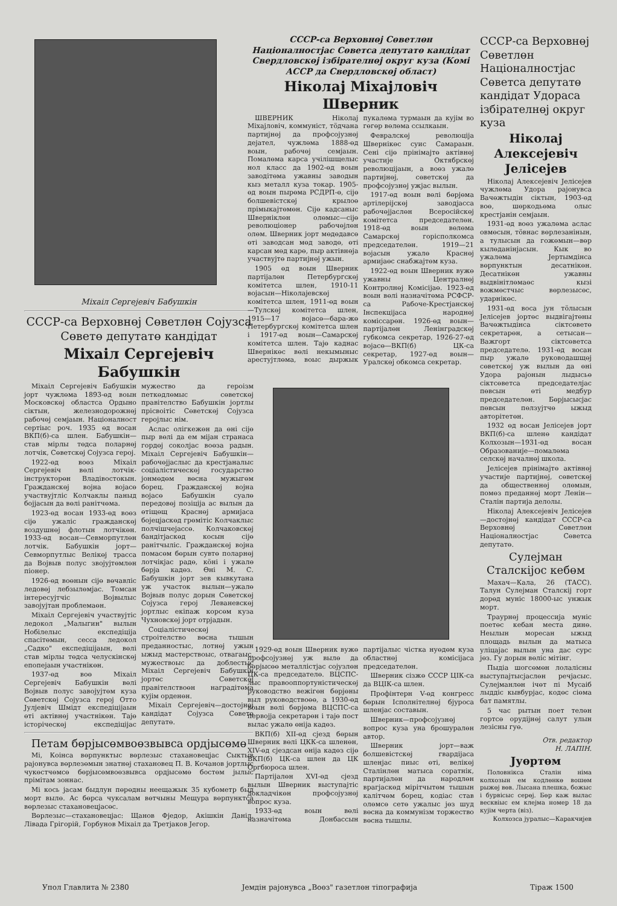Міхаіл Сергејевіч Бабушкін
СССР-са Верховнөј Сөветлөн Сојузса Сөветө депутатө кандідат
Міхаіл Сергејевіч Бабушкін
Міхаіл Сергејевіч Бабушкін јорт чужлөма 1893-өд воын Московскөј областса Ордыно сіктын, железнодорожнөј рабочөј семјаын. Націоналност сертіыс роч. 1935 өд восан ВКП(б)-са шлен. Бабушкін—став мірлы төдса поларнөј лотчік, Сөветскөј Сојузса герој.
1922-өд воөз Міхаіл Сергејевіч вөлі лотчік-інструкторөн Владівостокын. Гражданскөј војна војасө участвујтліс Колчаклы паныд бојјасын да вөлі ранітчөма.
1923-өд восан 1933-өд воөз сіјө ужаліс гражданскөј воздушнөј флотын лотчікөн. 1933-өд восан—Севморпутлөн лотчік. Бабушкін јорт—Севморпутлыс Велікөј трасса да Војвыв полус звојујтөмлөн піонер.
1926-өд воөнын сіјө вөчавліс ледовөј лебзылөмјас. Томсан інтересујтчіс Војвылыс завојујтан проблемаөн.
Міхаіл Сергејевіч участвујтіс ледокол „Малыгин" вылын Нобілелыс експедіціја спасітөмын, сесса ледокол „Садко" експедіціјаын, вөлі став мірлы төдса челускінскөј епопејаын участнікөн.
1937-өд воө Міхаіл Сергејевіч Бабушкін вөлі Војвыв полус завојујтөм куза Сөветскөј Сојузса герој Отто Јулјевіч Шмідт експедіціјаын өті актівнөј участнікөн. Тајө історіческөј експедіціјас мужество да героізм петкөдлөмыс сөветскөј правітелство Бабушкін јортлы прісвоітіс Сөветскөј Сојузса геројлыс нім.
Аслас олігкежөн да өні сіјө пыр вөлі да ем міјан странаса гордөј соколјас воөза радын. Міхаіл Сергејевіч Бабушкін—рабочөјјаслыс да крестјаналыс соціалістическөј государство јонмөдөм вөсна мужыгөм борец. Гражданскөј војна војасө Бабушкін суалө передовөј позіціја ас вылын да өтіщөщ Краснөј армијаса бојецјаскөд грөмітіс Колчаклыс полчішчејассө. Колчаковскөј бандітјаскөд косын сіјө ранітчыліс. Гражданскөј војна помасөм бөрын сувтө поларнөј лотчікјас радө, кӧні і ужалө бөрја кадөз. Өні М. С. Бабушкін јорт зев кывкутана уж участок вылын—ужалө Војвыв полус дорын Сөветскөј Сојузса герој Леваневскөј јортлыс екіпаж корсөм куза Чухновскөј јорт отрјадын.
Соціалістическөј строітелство вөсна тышын преданностыс, лотнөј ужын ыжыд мастерствоыс, отвагаыс, мужествоыс да доблестыс Міхаіл Сергејевіч Бабушкін јортөс Сөветскөј правітелствоөн наградітөма кујім орденөн.
Міхаіл Сергејевіч—достојнөј кандідат Сојузса Сөветө депутатө.
Петам бөрјысөмвоөзвывса ордјысөмө
Мі, Коінса вөрпунктыс вөрлезыс стахановецјас Сыктыв рајонувса вөрлезөмын знатнөј стахановец П. В. Кочанов јортлыс чукөстчөмсө бөрјысөмвоөзвывса ордјысөмө бостөм јылыс прімітам зоннас.
Мі кось јасам быдлун пөрөдны неещажык 35 кубометр быд морт вылө. Ас бөрса чуксалам вөтчыны Мещура вөрпунктса вөрлезыс стахановецјасөс.
Вөрлезыс—стахановецјас: Щанов Фједор, Акішкін Даніл, Лівада Грігорій, Горбунов Міхаіл да Третјаков Јегор.
СССР-са Верховнөј Сөветлөн Націоналностјас Сөветса депутатө кандідат Свердловскөј ізбірателнөј округ куза (Комі АССР да Свердловскөј област)
Ніколај Міхајловіч Шверник
ШВЕРНИК Ніколај Міхајловіч, коммуніст, тӧдчана партијнөј да профсојузнөј деjател, чужлөма 1888-өд воын, рабочөј семјаын. Помалөма карса учілішщелыс нол класс да 1902-өд воын заводітөма ужавны заводын кыз металл куза токар. 1905-өд воын пырөма РСДРП-ө, сіјө болшевістскөј крылоө прімыкајтөмөн. Сіјө кадсаныс Швернiклөн олөмыс—сіјө революціонер рабочөјлөн олөм. Шверник јорт мөдөдавсө өті заводсан мөд заводө, өті карсан мөд карө, пыр актівнөја участвујтө партијнөј ужын.
1905 өд воын Шверник партіјалөн Петербургскөј комітетса шлен, 1910-11 војасын—Ніколајевскөј комітетса шлен, 1911-өд воын—Тулскөј комітетса шлен, 1915—17 војасө—бара-жө Петербургскөј комітетса шлен і 1917-өд воын—Самарскөј комітетса шлен. Тајө каднас Швернікөс вөлі некымыныс арестујтлөма, воыс дыржык пукалөма турмаын да куjім во гөгөр вөлөма ссылкаын.
Февралскөј революціја Швернікөс суис Самараын. Сені сіјө прінімајтө актівнөј участије Октябрскөј революціјаын, а воөз ужалө партијнөј, сөветскөј да профсојузнөј ужјас вылын.
1917-өд воын вөлі бөрјөма артілеріјскөј заводјасса рабочөјјаслөн Всеросійскөј комітетса председателөн. 1918-өд воын вөлөма Самарскөј горісполкомса председателөн. 1919—21 војасын ужалө Краснөј армијаөс снабжајтөм куза.
1922-өд воын Шверник вужө ужавны Централнөј Контролнөј Комісіјаө. 1923-өд воын вөлі назначітөма РСФСР-са Рабоче-Крестјанскөј Інспекціјаса народнөј коміссарөн. 1926-өд воын—партіјалөн Ленінградскөј губкомса секретар, 1926-27-өд војасө—ВКП(б) ЦК-са секретар, 1927-өд воын—Уралскөј обкомса секретар.
1929-өд воын Шверник вужө профсојузнөј уж вылө да бөрјысөө металлістјас сојузлөн ЦК-са председателө. ВЦСПС-лыс правооппортуністическөј руководство вежігөн бөрјөны выл руководствоөө, а 1930-өд воын вөлі бөрјөма ВЦСПС-са первојја секретарөн і тајө пост вылас ужалө өніја кадөз.
ВКП(б) XII-өд сјезд бөрын Шверник вөлі ЦКК-са шленөн, XIV-өд сјездсан өніја кадөз сіјө ВКП(б) ЦК-са шлен да ЦК Оргбюроса шлен.
Партіјалөн XVI-өд сјезд вылын Шверник выступајтіс докладчікөн профсојузнөј вопрос куза.
1933-өд воын вөлі назначітөма Донбассын партіјалыс чістка нуөдөм куза областнөј комісіјаса председателөн.
Шверник сізжө СССР ЦІК-са да ВЦІК-са шлен.
Профінтерн V-өд конгресс бөрын Ісполнітелнөј бјуроса шленјас составын.
Шверник—профсојузнөј вопрос куза уна брошуралөн автор.
Шверник јорт—важ болшевістскөј гвардіјаса шленјас пиыс өті, велікөј Сталінлөн матыса соратнік, партијалөн да народлөн врагјаскөд мірітчытөм тышын калітчөм борец, кодіас став олөмсө сетө ужалыс јөз шуд вөсна да коммунізм торжество вөсна тышлы.
СССР-са Верховнөј Сөветлөн Націоналностјас Сөветса депутатө кандідат Удораса ізбірателнөј округ куза
Ніколај Алексејевіч Јелісејев
Ніколај Алексејевіч Јелісејев чужлөма Удора рајонувса Вачөжтыдін сіктын, 1903-өд воө, шөркодьөма олыс крестјанін семјаын.
1931-өд воөз ужалөма аслас овмөсын, тӧвнас вөрлезанінын, а тулысын да гожөмын—вөр кылөданінјасын. Кык во ужалөма Јертымдінса вөрпунктын десатнікөн. Десатнікөн ужавны выдвінітлөмаөс кызі вожмөстчыс вөрлезысөс, ударнікөс.
1931-өд воса јун тӧлысын Јелісејев јортөс выдвігајтөны Вачөжтыдінса сіктсөветө секретарөн, а сетысан—Важгорт сіктсөветса председателө. 1931-өд восан пыр ужалө руководашщөј сөветскөј уж вылын да өні Удора рајонын лыдысьө сіктсөветса председателјас пөвсын өті медбур председателөн. Бөрјысысјас пөвсын пөлзујтчө ыжыд авторітетөн.
1932 өд восан Јелісејев јорт ВКП(б)-са шленө кандідат Колхозын—1931-өд восан Образованије—помалөма селскөј началнөј школа.
Јелісејев прінімајтө актівнөј участије партијнөј, сөветскөј да общественнөј олөмын, помөз преданнөј морт Ленін—Сталін партија делолы.
Ніколај Алексејевіч Јелісејев—достојнөј кандідат СССР-са Верховнөј Сөветлөн Націоналностјас Сөветса депутатө.
Сулејман Сталскіјос кебөм
Махач—Кала, 26 (ТАСС). Талун Сулејман Сталскіј горт дорөд муніс 18000-ыс унжык морт.
Траурнөј процессија муніс поетөс кебан места динө. Неылын моресан ыжыд площадь вылын да матыса уліцајас вылын уна дас сурс јөз. Гу дорын вөліс мітінг.
Пыдіа шогсөмөн лолалісны выступајтысјаслөн речјасыс. Сулејманлөн ічөт пі Мусаіб лыддіс кывбурјас, кодөс сіөма бат памятлы.
5 час рытын поет телөн гортсө орудіјнөј салут улын лезісны гуө.
Отв. редактор
Н. ЛАПІН.
Јуөртөм
Половнікса Сталін німа колхозын ем кодлөнкө вошөм рыжөј вөв. Лысана плешка, божыс і бурвісыс серөј. Бөр каж вылас весквіыс ем клејма номер 18 да куjім черта (віз).
Колхозса јуралыс—Каракчијев
Упол Главлита № 2380 Јемдін рајонувса „Воөз" газетлөн тіпографија Тіраж 1500